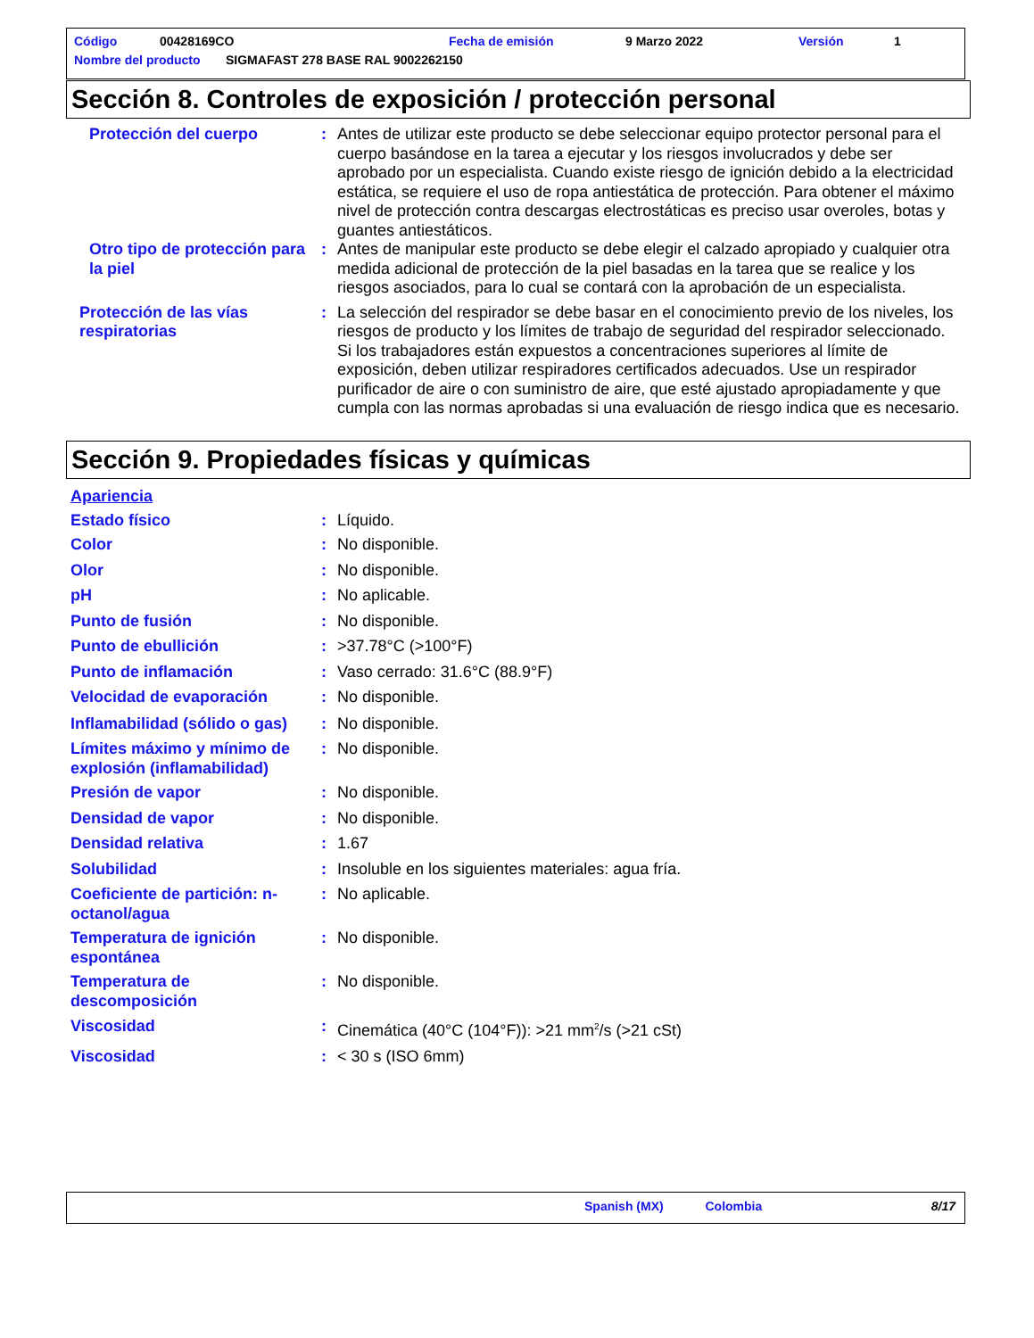Código 00428169CO Fecha de emisión 9 Marzo 2022 Versión 1
Nombre del producto SIGMAFAST 278 BASE RAL 9002262150
Sección 8. Controles de exposición / protección personal
Protección del cuerpo : Antes de utilizar este producto se debe seleccionar equipo protector personal para el cuerpo basándose en la tarea a ejecutar y los riesgos involucrados y debe ser aprobado por un especialista. Cuando existe riesgo de ignición debido a la electricidad estática, se requiere el uso de ropa antiestática de protección. Para obtener el máximo nivel de protección contra descargas electrostáticas es preciso usar overoles, botas y guantes antiestáticos.
Otro tipo de protección para la piel
: Antes de manipular este producto se debe elegir el calzado apropiado y cualquier otra medida adicional de protección de la piel basadas en la tarea que se realice y los riesgos asociados, para lo cual se contará con la aprobación de un especialista.
Protección de las vías respiratorias
: La selección del respirador se debe basar en el conocimiento previo de los niveles, los riesgos de producto y los límites de trabajo de seguridad del respirador seleccionado. Si los trabajadores están expuestos a concentraciones superiores al límite de exposición, deben utilizar respiradores certificados adecuados. Use un respirador purificador de aire o con suministro de aire, que esté ajustado apropiadamente y que cumpla con las normas aprobadas si una evaluación de riesgo indica que es necesario.
Sección 9. Propiedades físicas y químicas
Apariencia
Estado físico : Líquido.
Color : No disponible.
Olor : No disponible.
pH : No aplicable.
Punto de fusión : No disponible.
Punto de ebullición : >37.78°C (>100°F)
Punto de inflamación : Vaso cerrado: 31.6°C (88.9°F)
Velocidad de evaporación : No disponible.
Inflamabilidad (sólido o gas)
: No disponible.
Límites máximo y mínimo de explosión (inflamabilidad)
: No disponible.
Presión de vapor : No disponible.
Densidad de vapor : No disponible.
Densidad relativa : 1.67
Solubilidad : Insoluble en los siguientes materiales: agua fría.
Coeficiente de partición: n-octanol/agua
: No aplicable.
Temperatura de ignición espontánea
: No disponible.
Temperatura de descomposición
: No disponible.
Viscosidad : Cinemática (40°C (104°F)): >21 mm<sup>2</sup>/s (>21 cSt)
Viscosidad : < 30 s (ISO 6mm)
Spanish (MX) Colombia 8/17